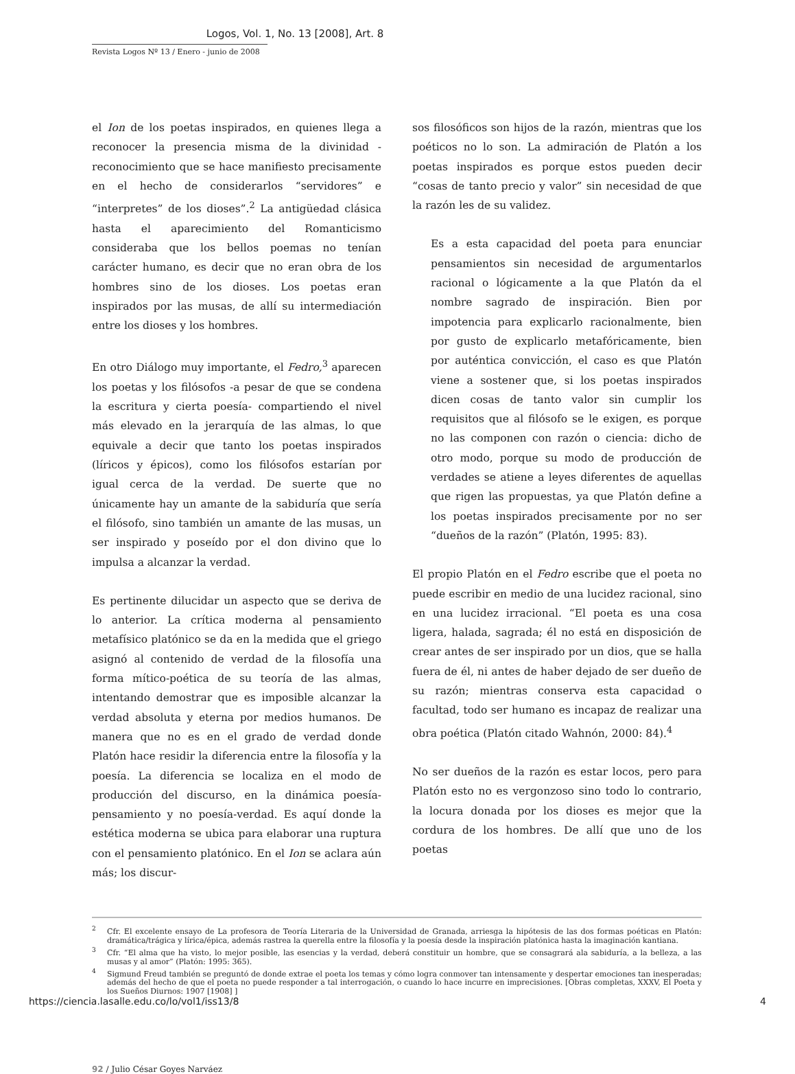Logos, Vol. 1, No. 13 [2008], Art. 8
Revista Logos Nº 13 / Enero - junio de 2008
el Ion de los poetas inspirados, en quienes llega a reconocer la presencia misma de la divinidad -reconocimiento que se hace manifiesto precisamente en el hecho de considerarlos “servidores” e “interpretes” de los dioses”.<sup>2</sup> La antigüedad clásica hasta el aparecimiento del Romanticismo consideraba que los bellos poemas no tenían carácter humano, es decir que no eran obra de los hombres sino de los dioses. Los poetas eran inspirados por las musas, de allí su intermediación entre los dioses y los hombres.
En otro Diálogo muy importante, el Fedro,<sup>3</sup> aparecen los poetas y los filósofos -a pesar de que se condena la escritura y cierta poesía- compartiendo el nivel más elevado en la jerarquía de las almas, lo que equivale a decir que tanto los poetas inspirados (líricos y épicos), como los filósofos estarían por igual cerca de la verdad. De suerte que no únicamente hay un amante de la sabiduría que sería el filósofo, sino también un amante de las musas, un ser inspirado y poseído por el don divino que lo impulsa a alcanzar la verdad.
Es pertinente dilucidar un aspecto que se deriva de lo anterior. La crítica moderna al pensamiento metafísico platónico se da en la medida que el griego asignó al contenido de verdad de la filosofía una forma mítico-poética de su teoría de las almas, intentando demostrar que es imposible alcanzar la verdad absoluta y eterna por medios humanos. De manera que no es en el grado de verdad donde Platón hace residir la diferencia entre la filosofía y la poesía. La diferencia se localiza en el modo de producción del discurso, en la dinámica poesía-pensamiento y no poesía-verdad. Es aquí donde la estética moderna se ubica para elaborar una ruptura con el pensamiento platónico. En el Ion se aclara aún más; los discur-
sos filosóficos son hijos de la razón, mientras que los poéticos no lo son. La admiración de Platón a los poetas inspirados es porque estos pueden decir “cosas de tanto precio y valor” sin necesidad de que la razón les de su validez.
Es a esta capacidad del poeta para enunciar pensamientos sin necesidad de argumentarlos racional o lógicamente a la que Platón da el nombre sagrado de inspiración. Bien por impotencia para explicarlo racionalmente, bien por gusto de explicarlo metafóricamente, bien por auténtica convicción, el caso es que Platón viene a sostener que, si los poetas inspirados dicen cosas de tanto valor sin cumplir los requisitos que al filósofo se le exigen, es porque no las componen con razón o ciencia: dicho de otro modo, porque su modo de producción de verdades se atiene a leyes diferentes de aquellas que rigen las propuestas, ya que Platón define a los poetas inspirados precisamente por no ser “dueños de la razón” (Platón, 1995: 83).
El propio Platón en el Fedro escribe que el poeta no puede escribir en medio de una lucidez racional, sino en una lucidez irracional. “El poeta es una cosa ligera, halada, sagrada; él no está en disposición de crear antes de ser inspirado por un dios, que se halla fuera de él, ni antes de haber dejado de ser dueño de su razón; mientras conserva esta capacidad o facultad, todo ser humano es incapaz de realizar una obra poética (Platón citado Wahnón, 2000: 84).<sup>4</sup>
No ser dueños de la razón es estar locos, pero para Platón esto no es vergonzoso sino todo lo contrario, la locura donada por los dioses es mejor que la cordura de los hombres. De allí que uno de los poetas
<sup>2</sup> Cfr. El excelente ensayo de La profesora de Teoría Literaria de la Universidad de Granada, arriesga la hipótesis de las dos formas poéticas en Platón: dramática/trágica y lírica/épica, además rastrea la querella entre la filosofía y la poesía desde la inspiración platónica hasta la imaginación kantiana.
<sup>3</sup> Cfr. “El alma que ha visto, lo mejor posible, las esencias y la verdad, deberá constituir un hombre, que se consagrará ala sabiduría, a la belleza, a las musas y al amor” (Platón: 1995: 365).
<sup>4</sup> Sigmund Freud también se preguntó de donde extrae el poeta los temas y cómo logra conmover tan intensamente y despertar emociones tan inesperadas; además del hecho de que el poeta no puede responder a tal interrogación, o cuando lo hace incurre en imprecisiones. [Obras completas, XXXV, El Poeta y los Sueños Diurnos: 1907 [1908] ]
92 / Julio César Goyes Narváez
https://ciencia.lasalle.edu.co/lo/vol1/iss13/8 4